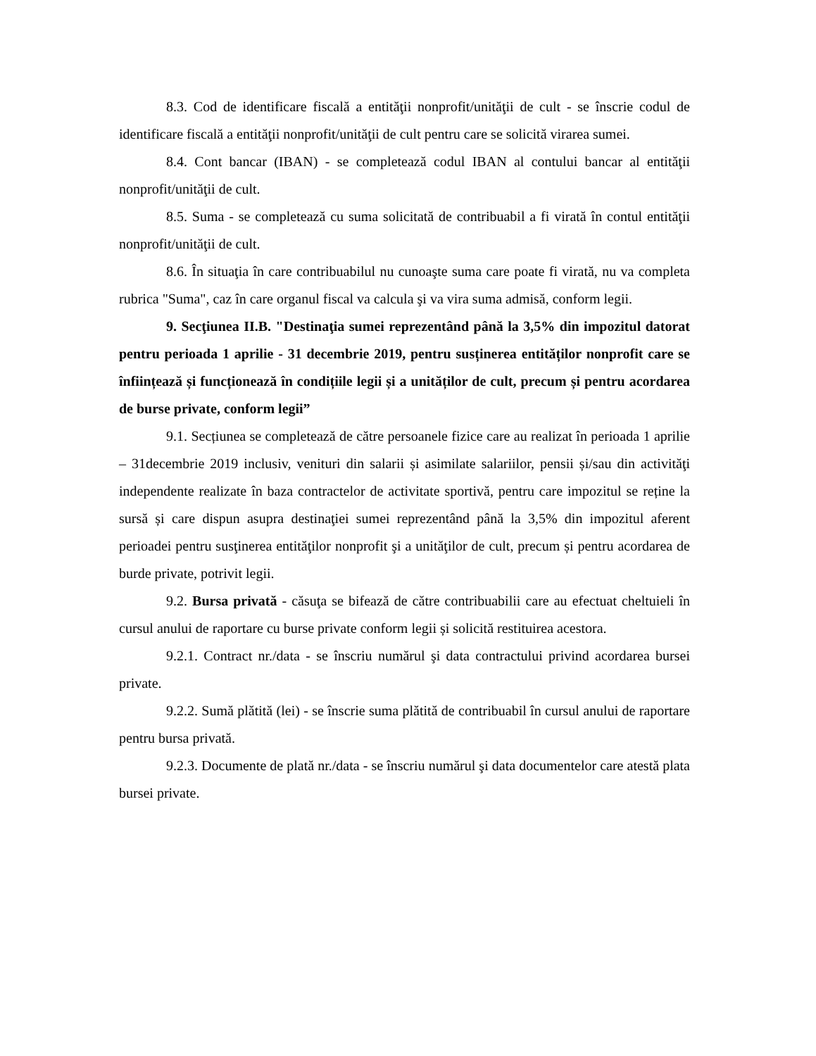8.3. Cod de identificare fiscală a entităţii nonprofit/unităţii de cult - se înscrie codul de identificare fiscală a entităţii nonprofit/unităţii de cult pentru care se solicită virarea sumei.
8.4. Cont bancar (IBAN) - se completează codul IBAN al contului bancar al entităţii nonprofit/unităţii de cult.
8.5. Suma - se completează cu suma solicitată de contribuabil a fi virată în contul entităţii nonprofit/unităţii de cult.
8.6. În situaţia în care contribuabilul nu cunoaşte suma care poate fi virată, nu va completa rubrica "Suma", caz în care organul fiscal va calcula şi va vira suma admisă, conform legii.
9. Secţiunea II.B. "Destinaţia sumei reprezentând până la 3,5% din impozitul datorat pentru perioada 1 aprilie - 31 decembrie 2019, pentru susținerea entităților nonprofit care se înființează și funcționează în condițiile legii și a unităților de cult, precum și pentru acordarea de burse private, conform legii”
9.1. Secțiunea se completează de către persoanele fizice care au realizat în perioada 1 aprilie – 31decembrie 2019 inclusiv, venituri din salarii și asimilate salariilor, pensii și/sau din activităţi independente realizate în baza contractelor de activitate sportivă, pentru care impozitul se reține la sursă și care dispun asupra destinaţiei sumei reprezentând până la 3,5% din impozitul aferent perioadei pentru susţinerea entităţilor nonprofit şi a unităţilor de cult, precum și pentru acordarea de burde private, potrivit legii.
9.2. Bursa privată - căsuţa se bifează de către contribuabilii care au efectuat cheltuieli în cursul anului de raportare cu burse private conform legii și solicită restituirea acestora.
9.2.1. Contract nr./data - se înscriu numărul şi data contractului privind acordarea bursei private.
9.2.2. Sumă plătită (lei) - se înscrie suma plătită de contribuabil în cursul anului de raportare pentru bursa privată.
9.2.3. Documente de plată nr./data - se înscriu numărul şi data documentelor care atestă plata bursei private.